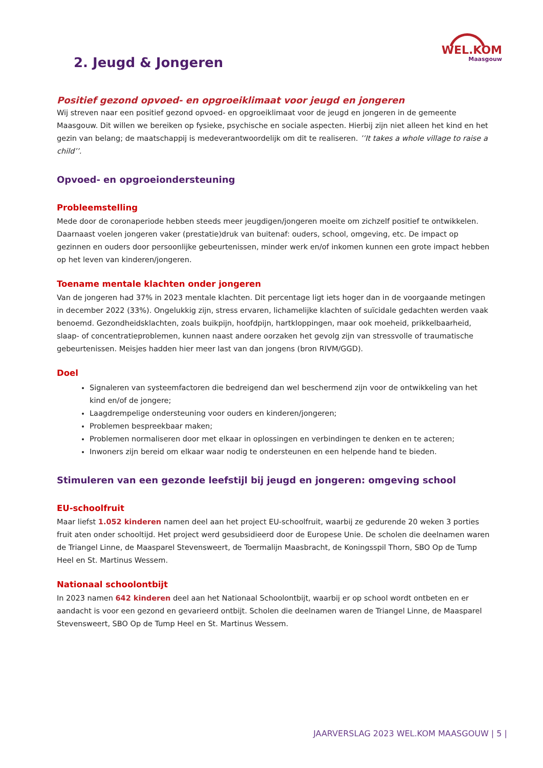WEL.KOM
Maasgouw
2. Jeugd & Jongeren
Positief gezond opvoed- en opgroeiklimaat voor jeugd en jongeren
Wij streven naar een positief gezond opvoed- en opgroeiklimaat voor de jeugd en jongeren in de gemeente Maasgouw. Dit willen we bereiken op fysieke, psychische en sociale aspecten. Hierbij zijn niet alleen het kind en het gezin van belang; de maatschappij is medeverantwoordelijk om dit te realiseren. ’’It takes a whole village to raise a child’’.
Opvoed- en opgroeiondersteuning
Probleemstelling
Mede door de coronaperiode hebben steeds meer jeugdigen/jongeren moeite om zichzelf positief te ontwikkelen. Daarnaast voelen jongeren vaker (prestatie)druk van buitenaf: ouders, school, omgeving, etc. De impact op gezinnen en ouders door persoonlijke gebeurtenissen, minder werk en/of inkomen kunnen een grote impact hebben op het leven van kinderen/jongeren.
Toename mentale klachten onder jongeren
Van de jongeren had 37% in 2023 mentale klachten. Dit percentage ligt iets hoger dan in de voorgaande metingen in december 2022 (33%). Ongelukkig zijn, stress ervaren, lichamelijke klachten of suïcidale gedachten werden vaak benoemd. Gezondheidsklachten, zoals buikpijn, hoofdpijn, hartkloppingen, maar ook moeheid, prikkelbaarheid, slaap- of concentratieproblemen, kunnen naast andere oorzaken het gevolg zijn van stressvolle of traumatische gebeurtenissen. Meisjes hadden hier meer last van dan jongens (bron RIVM/GGD).
Doel
Signaleren van systeemfactoren die bedreigend dan wel beschermend zijn voor de ontwikkeling van het kind en/of de jongere;
Laagdrempelige ondersteuning voor ouders en kinderen/jongeren;
Problemen bespreekbaar maken;
Problemen normaliseren door met elkaar in oplossingen en verbindingen te denken en te acteren;
Inwoners zijn bereid om elkaar waar nodig te ondersteunen en een helpende hand te bieden.
Stimuleren van een gezonde leefstijl bij jeugd en jongeren: omgeving school
EU-schoolfruit
Maar liefst 1.052 kinderen namen deel aan het project EU-schoolfruit, waarbij ze gedurende 20 weken 3 porties fruit aten onder schooltijd. Het project werd gesubsidieerd door de Europese Unie. De scholen die deelnamen waren de Triangel Linne, de Maasparel Stevensweert, de Toermalijn Maasbracht, de Koningsspil Thorn, SBO Op de Tump Heel en St. Martinus Wessem.
Nationaal schoolontbijt
In 2023 namen 642 kinderen deel aan het Nationaal Schoolontbijt, waarbij er op school wordt ontbeten en er aandacht is voor een gezond en gevarieerd ontbijt. Scholen die deelnamen waren de Triangel Linne, de Maasparel Stevensweert, SBO Op de Tump Heel en St. Martinus Wessem.
JAARVERSLAG 2023 WEL.KOM MAASGOUW | 5 |